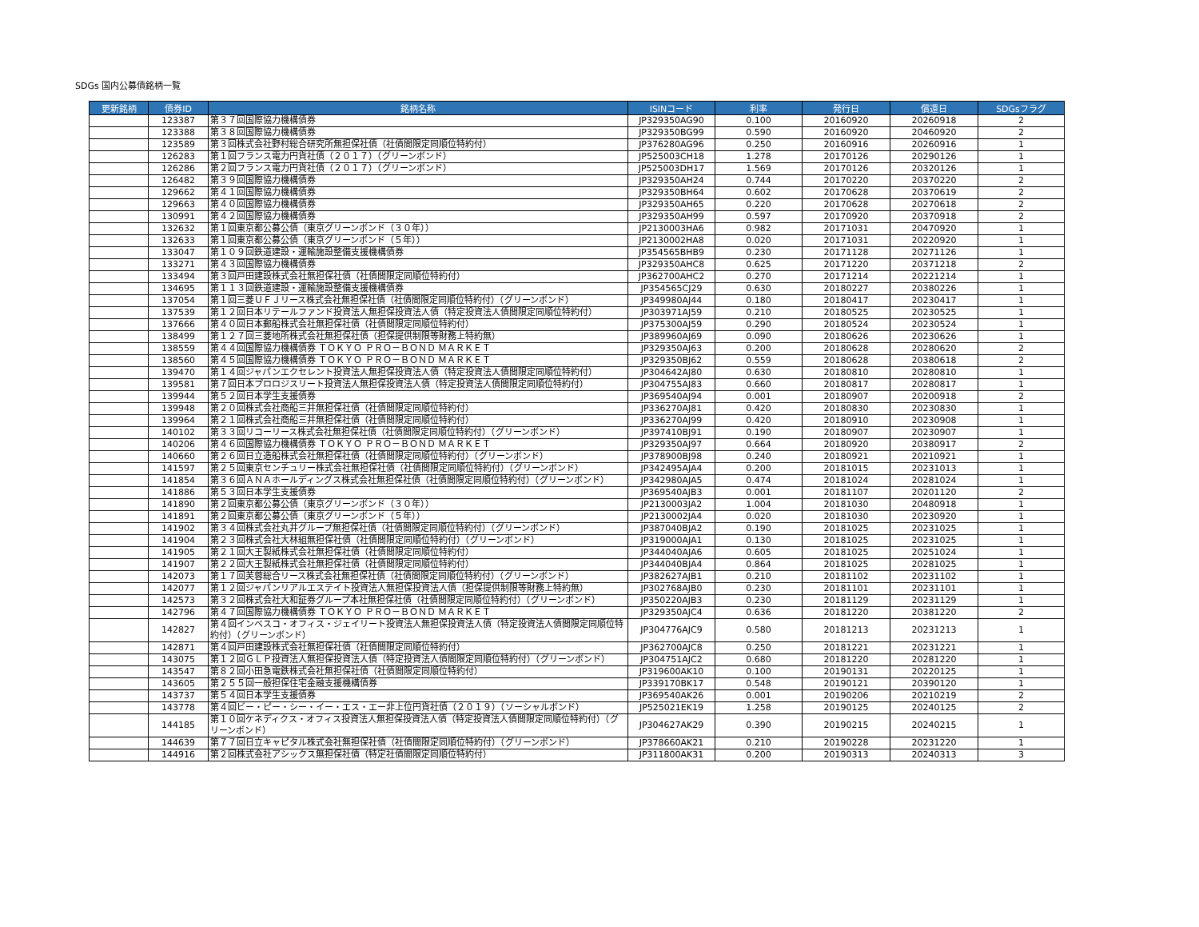SDGs 国内公募債銘柄一覧
| 更新銘柄 | 債券ID | 銘柄名称 | ISINコード | 利率 | 発行日 | 償還日 | SDGsフラグ |
| --- | --- | --- | --- | --- | --- | --- | --- |
| | 123387 | 第３７回国際協力機構債券 | JP329350AG90 | 0.100 | 20160920 | 20260918 | 2 |
| | 123388 | 第３８回国際協力機構債券 | JP329350BG99 | 0.590 | 20160920 | 20460920 | 2 |
| | 123589 | 第３回株式会社野村総合研究所無担保社債（社債間限定同順位特約付） | JP376280AG96 | 0.250 | 20160916 | 20260916 | 1 |
| | 126283 | 第１回フランス電力円貨社債（２０１７）（グリーンボンド） | JP525003CH18 | 1.278 | 20170126 | 20290126 | 1 |
| | 126286 | 第２回フランス電力円貨社債（２０１７）（グリーンボンド） | JP525003DH17 | 1.569 | 20170126 | 20320126 | 1 |
| | 126482 | 第３９回国際協力機構債券 | JP329350AH24 | 0.744 | 20170220 | 20370220 | 2 |
| | 129662 | 第４１回国際協力機構債券 | JP329350BH64 | 0.602 | 20170628 | 20370619 | 2 |
| | 129663 | 第４０回国際協力機構債券 | JP329350AH65 | 0.220 | 20170628 | 20270618 | 2 |
| | 130991 | 第４２回国際協力機構債券 | JP329350AH99 | 0.597 | 20170920 | 20370918 | 2 |
| | 132632 | 第１回東京都公募公債（東京グリーンボンド（３０年）） | JP2130003HA6 | 0.982 | 20171031 | 20470920 | 1 |
| | 132633 | 第１回東京都公募公債（東京グリーンボンド（５年）） | JP2130002HA8 | 0.020 | 20171031 | 20220920 | 1 |
| | 133047 | 第１０９回鉄道建設・運輸施設整備支援機構債券 | JP354565BHB9 | 0.230 | 20171128 | 20271126 | 1 |
| | 133271 | 第４３回国際協力機構債券 | JP329350AHC8 | 0.625 | 20171220 | 20371218 | 2 |
| | 133494 | 第３回戸田建設株式会社無担保社債（社債間限定同順位特約付） | JP362700AHC2 | 0.270 | 20171214 | 20221214 | 1 |
| | 134695 | 第１１３回鉄道建設・運輸施設整備支援機構債券 | JP354565CJ29 | 0.630 | 20180227 | 20380226 | 1 |
| | 137054 | 第１回三菱ＵＦＪリース株式会社無担保社債（社債間限定同順位特約付）（グリーンボンド） | JP349980AJ44 | 0.180 | 20180417 | 20230417 | 1 |
| | 137539 | 第１２回日本リテールファンド投資法人無担保投資法人債（特定投資法人債間限定同順位特約付） | JP303971AJ59 | 0.210 | 20180525 | 20230525 | 1 |
| | 137666 | 第４０回日本郵船株式会社無担保社債（社債間限定同順位特約付） | JP375300AJ59 | 0.290 | 20180524 | 20230524 | 1 |
| | 138499 | 第１２７回三菱地所株式会社無担保社債（担保提供制限等財務上特約無） | JP389960AJ69 | 0.090 | 20180626 | 20230626 | 1 |
| | 138559 | 第４４回国際協力機構債券 ＴＯＫＹＯ ＰＲＯ－ＢＯＮＤ ＭＡＲＫＥＴ | JP329350AJ63 | 0.200 | 20180628 | 20280620 | 2 |
| | 138560 | 第４５回国際協力機構債券 ＴＯＫＹＯ ＰＲＯ－ＢＯＮＤ ＭＡＲＫＥＴ | JP329350BJ62 | 0.559 | 20180628 | 20380618 | 2 |
| | 139470 | 第１４回ジャパンエクセレント投資法人無担保投資法人債（特定投資法人債間限定同順位特約付） | JP304642AJ80 | 0.630 | 20180810 | 20280810 | 1 |
| | 139581 | 第７回日本プロロジスリート投資法人無担保投資法人債（特定投資法人債間限定同順位特約付） | JP304755AJ83 | 0.660 | 20180817 | 20280817 | 1 |
| | 139944 | 第５２回日本学生支援債券 | JP369540AJ94 | 0.001 | 20180907 | 20200918 | 2 |
| | 139948 | 第２０回株式会社商船三井無担保社債（社債間限定同順位特約付） | JP336270AJ81 | 0.420 | 20180830 | 20230830 | 1 |
| | 139964 | 第２１回株式会社商船三井無担保社債（社債間限定同順位特約付） | JP336270AJ99 | 0.420 | 20180910 | 20230908 | 1 |
| | 140102 | 第３３回リコーリース株式会社無担保社債（社債間限定同順位特約付）（グリーンボンド） | JP397410BJ91 | 0.190 | 20180907 | 20230907 | 1 |
| | 140206 | 第４６回国際協力機構債券 ＴＯＫＹＯ ＰＲＯ－ＢＯＮＤ ＭＡＲＫＥＴ | JP329350AJ97 | 0.664 | 20180920 | 20380917 | 2 |
| | 140660 | 第２６回日立造船株式会社無担保社債（社債間限定同順位特約付）（グリーンボンド） | JP378900BJ98 | 0.240 | 20180921 | 20210921 | 1 |
| | 141597 | 第２５回東京センチュリー株式会社無担保社債（社債間限定同順位特約付）（グリーンボンド） | JP342495AJA4 | 0.200 | 20181015 | 20231013 | 1 |
| | 141854 | 第３６回ＡＮＡホールディングス株式会社無担保社債（社債間限定同順位特約付）（グリーンボンド） | JP342980AJA5 | 0.474 | 20181024 | 20281024 | 1 |
| | 141886 | 第５３回日本学生支援債券 | JP369540AJB3 | 0.001 | 20181107 | 20201120 | 2 |
| | 141890 | 第２回東京都公募公債（東京グリーンボンド（３０年）） | JP2130003JA2 | 1.004 | 20181030 | 20480918 | 1 |
| | 141891 | 第２回東京都公募公債（東京グリーンボンド（５年）） | JP2130002JA4 | 0.020 | 20181030 | 20230920 | 1 |
| | 141902 | 第３４回株式会社丸井グループ無担保社債（社債間限定同順位特約付）（グリーンボンド） | JP387040BJA2 | 0.190 | 20181025 | 20231025 | 1 |
| | 141904 | 第２３回株式会社大林組無担保社債（社債間限定同順位特約付）（グリーンボンド） | JP319000AJA1 | 0.130 | 20181025 | 20231025 | 1 |
| | 141905 | 第２１回大王製紙株式会社無担保社債（社債間限定同順位特約付） | JP344040AJA6 | 0.605 | 20181025 | 20251024 | 1 |
| | 141907 | 第２２回大王製紙株式会社無担保社債（社債間限定同順位特約付） | JP344040BJA4 | 0.864 | 20181025 | 20281025 | 1 |
| | 142073 | 第１７回芙蓉総合リース株式会社無担保社債（社債間限定同順位特約付）（グリーンボンド） | JP382627AJB1 | 0.210 | 20181102 | 20231102 | 1 |
| | 142077 | 第１２回ジャパンリアルエステイト投資法人無担保投資法人債（担保提供制限等財務上特約無） | JP302768AJB0 | 0.230 | 20181101 | 20231101 | 1 |
| | 142573 | 第３２回株式会社大和証券グループ本社無担保社債（社債間限定同順位特約付）（グリーンボンド） | JP350220AJB3 | 0.230 | 20181129 | 20231129 | 1 |
| | 142796 | 第４７回国際協力機構債券 ＴＯＫＹＯ ＰＲＯ－ＢＯＮＤ ＭＡＲＫＥＴ | JP329350AJC4 | 0.636 | 20181220 | 20381220 | 2 |
| | 142827 | 第４回インベスコ・オフィス・ジェイリート投資法人無担保投資法人債（特定投資法人債間限定同順位特約付）（グリーンボンド） | JP304776AJC9 | 0.580 | 20181213 | 20231213 | 1 |
| | 142871 | 第４回戸田建設株式会社無担保社債（社債間限定同順位特約付） | JP362700AJC8 | 0.250 | 20181221 | 20231221 | 1 |
| | 143075 | 第１２回ＧＬＰ投資法人無担保投資法人債（特定投資法人債間限定同順位特約付）（グリーンボンド） | JP304751AJC2 | 0.680 | 20181220 | 20281220 | 1 |
| | 143547 | 第８２回小田急電鉄株式会社無担保社債（社債間限定同順位特約付） | JP319600AK10 | 0.100 | 20190131 | 20220125 | 1 |
| | 143605 | 第２５５回一般担保住宅金融支援機構債券 | JP339170BK17 | 0.548 | 20190121 | 20390120 | 1 |
| | 143737 | 第５４回日本学生支援債券 | JP369540AK26 | 0.001 | 20190206 | 20210219 | 2 |
| | 143778 | 第４回ビー・ピー・シー・イー・エス・エー非上位円貨社債（２０１９）（ソーシャルボンド） | JP525021EK19 | 1.258 | 20190125 | 20240125 | 2 |
| | 144185 | 第１０回ケネディクス・オフィス投資法人無担保投資法人債（特定投資法人債間限定同順位特約付）（グリーンボンド） | JP304627AK29 | 0.390 | 20190215 | 20240215 | 1 |
| | 144639 | 第７７回日立キャピタル株式会社無担保社債（社債間限定同順位特約付）（グリーンボンド） | JP378660AK21 | 0.210 | 20190228 | 20231220 | 1 |
| | 144916 | 第２回株式会社アシックス無担保社債（特定社債間限定同順位特約付） | JP311800AK31 | 0.200 | 20190313 | 20240313 | 3 |